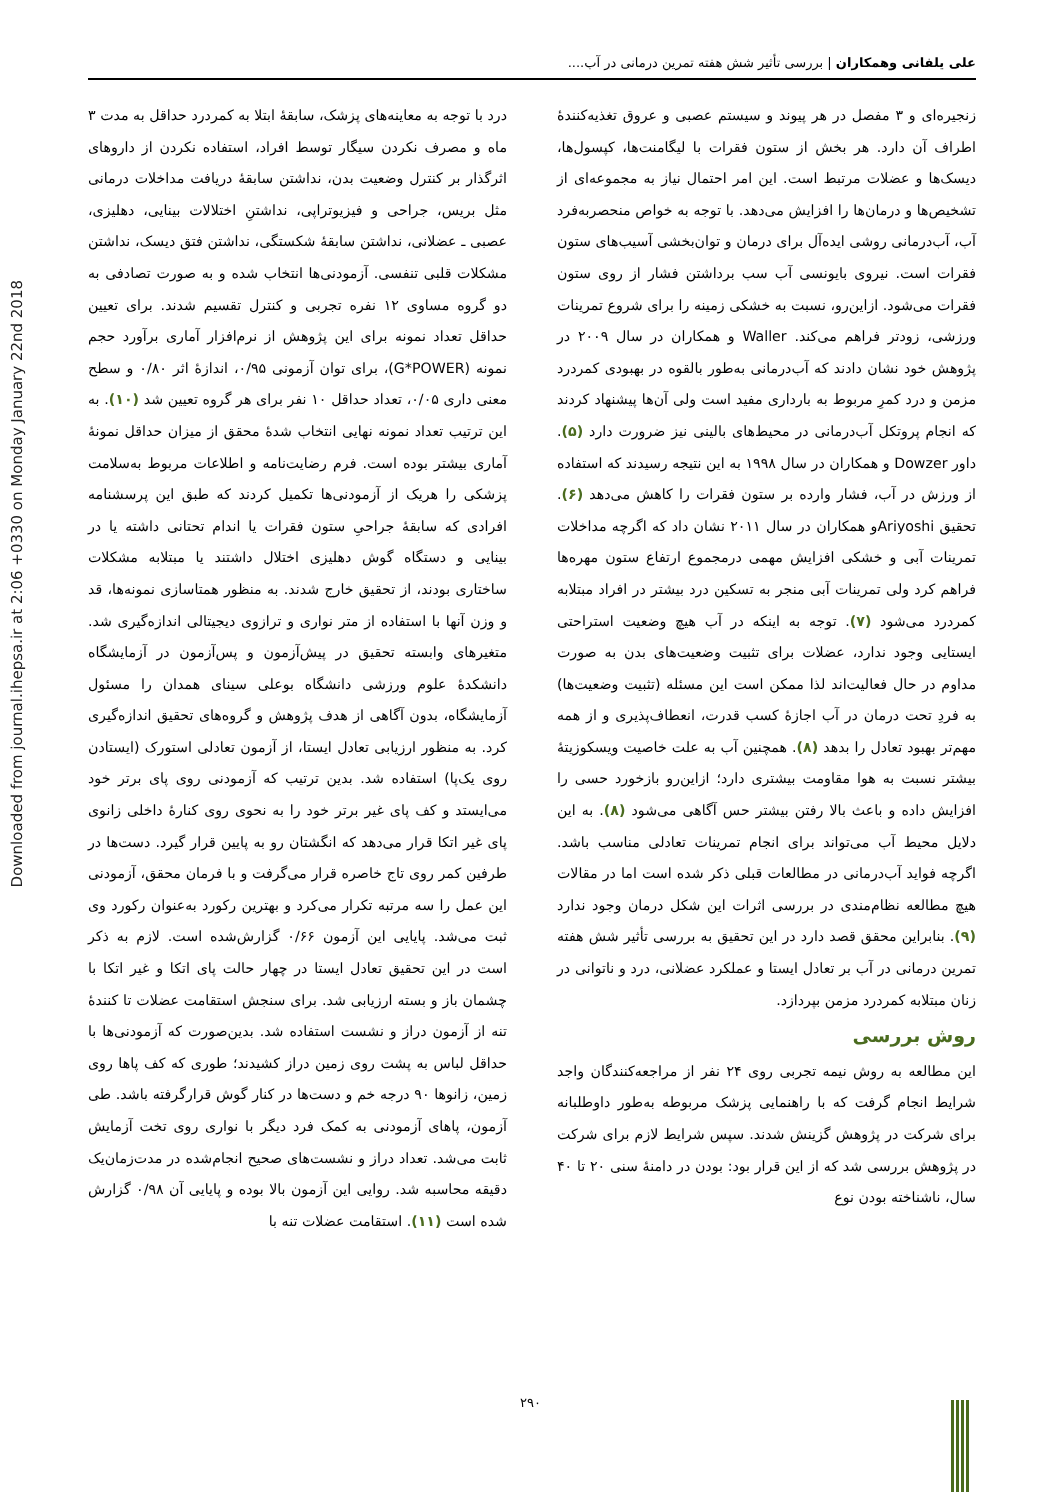Downloaded from journal.ihepsa.ir at 2:06 +0330 on Monday January 22nd 2018
علی یلفانی وهمکاران | بررسی تأثیر شش هفته تمرین درمانی در آب....
زنجیره‌ای و ۳ مفصل در هر پیوند و سیستم عصبی و عروق تغذیه‌کنندهٔ اطراف آن دارد. هر بخش از ستون فقرات با لیگامنت‌ها، کپسول‌ها، دیسک‌ها و عضلات مرتبط است. این امر احتمال نیاز به مجموعه‌ای از تشخیص‌ها و درمان‌ها را افزایش می‌دهد. با توجه به خواص منحصربه‌فرد آب، آب‌درمانی روشی ایده‌آل برای درمان و توان‌بخشی آسیب‌های ستون فقرات است. نیروی بایونسی آب سب برداشتن فشار از روی ستون فقرات می‌شود. ازاین‌رو، نسبت به خشکی زمینه را برای شروع تمرینات ورزشی، زودتر فراهم می‌کند. Waller و همکاران در سال ۲۰۰۹ در پژوهش خود نشان دادند که آب‌درمانی به‌طور بالقوه در بهبودی کمردرد مزمن و درد کمرِ مربوط به بارداری مفید است ولی آن‌ها پیشنهاد کردند که انجام پروتکل آب‌درمانی در محیط‌های بالینی نیز ضرورت دارد (۵). داور Dowzer و همکاران در سال ۱۹۹۸ به این نتیجه رسیدند که استفاده از ورزش در آب، فشار وارده بر ستون فقرات را کاهش می‌دهد (۶). تحقیق Ariyoshiو همکاران در سال ۲۰۱۱ نشان داد که اگرچه مداخلات تمرینات آبی و خشکی افزایش مهمی درمجموع ارتفاع ستون مهره‌ها فراهم کرد ولی تمرینات آبی منجر به تسکین درد بیشتر در افراد مبتلابه کمردرد می‌شود (۷). توجه به اینکه در آب هیچ وضعیت استراحتی ایستایی وجود ندارد، عضلات برای تثبیت وضعیت‌های بدن به صورت مداوم در حال فعالیت‌اند لذا ممکن است این مسئله (تثبیت وضعیت‌ها) به فردِ تحت درمان در آب اجازهٔ کسب قدرت، انعطاف‌پذیری و از همه مهم‌تر بهبود تعادل را بدهد (۸). همچنین آب به علت خاصیت ویسکوزیتهٔ بیشتر نسبت به هوا مقاومت بیشتری دارد؛ ازاین‌رو بازخورد حسی را افزایش داده و باعث بالا رفتن بیشتر حس آگاهی می‌شود (۸). به این دلایل محیط آب می‌تواند برای انجام تمرینات تعادلی مناسب باشد. اگرچه فواید آب‌درمانی در مطالعات قبلی ذکر شده است اما در مقالات هیچ مطالعه نظام‌مندی در بررسی اثرات این شکل درمان وجود ندارد (۹). بنابراین محقق قصد دارد در این تحقیق به بررسی تأثیر شش هفته تمرین درمانی در آب بر تعادل ایستا و عملکرد عضلانی، درد و ناتوانی در زنان مبتلابه کمردرد مزمن بپردازد.
روش بررسی
این مطالعه به روش نیمه تجربی روی ۲۴ نفر از مراجعه‌کنندگان واجد شرایط انجام گرفت که با راهنمایی پزشک مربوطه به‌طور داوطلبانه برای شرکت در پژوهش گزینش شدند. سپس شرایط لازم برای شرکت در پژوهش بررسی شد که از این قرار بود: بودن در دامنهٔ سنی ۲۰ تا ۴۰ سال، ناشناخته بودن نوع
درد با توجه به معاینه‌های پزشک، سابقهٔ ابتلا به کمردرد حداقل به مدت ۳ ماه و مصرف نکردن سیگار توسط افراد، استفاده نکردن از داروهای اثرگذار بر کنترل وضعیت بدن، نداشتن سابقهٔ دریافت مداخلات درمانی مثل بریس، جراحی و فیزیوتراپی، نداشتنِ اختلالات بینایی، دهلیزی، عصبی ـ عضلانی، نداشتن سابقهٔ شکستگی، نداشتن فتق دیسک، نداشتن مشکلات قلبی تنفسی. آزمودنی‌ها انتخاب شده و به صورت تصادفی به دو گروه مساوی ۱۲ نفره تجربی و کنترل تقسیم شدند. برای تعیین حداقل تعداد نمونه برای این پژوهش از نرم‌افزار آماری برآورد حجم نمونه (G*POWER)، برای توان آزمونی ۰/۹۵، اندازهٔ اثر ۰/۸۰ و سطح معنی داری ۰/۰۵، تعداد حداقل ۱۰ نفر برای هر گروه تعیین شد (۱۰). به این ترتیب تعداد نمونه نهایی انتخاب شدهٔ محقق از میزان حداقل نمونهٔ آماری بیشتر بوده است. فرم رضایت‌نامه و اطلاعات مربوط به‌سلامت پزشکی را هریک از آزمودنی‌ها تکمیل کردند که طبق این پرسشنامه افرادی که سابقهٔ جراحیِ ستون فقرات یا اندام تحتانی داشته یا در بینایی و دستگاه گوش دهلیزی اختلال داشتند یا مبتلابه مشکلات ساختاری بودند، از تحقیق خارج شدند. به منظور همتاسازی نمونه‌ها، قد و وزن آنها با استفاده از متر نواری و ترازوی دیجیتالی اندازه‌گیری شد. متغیرهای وابسته تحقیق در پیش‌آزمون و پس‌آزمون در آزمایشگاه دانشکدهٔ علوم ورزشی دانشگاه بوعلی سینای همدان را مسئول آزمایشگاه، بدون آگاهی از هدف پژوهش و گروه‌های تحقیق اندازه‌گیری کرد. به منظور ارزیابی تعادل ایستا، از آزمون تعادلی استورک (ایستادن روی یک‌پا) استفاده شد. بدین ترتیب که آزمودنی روی پای برتر خود می‌ایستد و کف پای غیر برتر خود را به نحوی روی کنارهٔ داخلی زانوی پای غیر اتکا قرار می‌دهد که انگشتان رو به پایین قرار گیرد. دست‌ها در طرفین کمر روی تاج خاصره قرار می‌گرفت و با فرمان محقق، آزمودنی این عمل را سه مرتبه تکرار می‌کرد و بهترین رکورد به‌عنوان رکورد وی ثبت می‌شد. پایایی این آزمون ۰/۶۶ گزارش‌شده است. لازم به ذکر است در این تحقیق تعادل ایستا در چهار حالت پای اتکا و غیر اتکا با چشمان باز و بسته ارزیابی شد. برای سنجش استقامت عضلات تا کنندهٔ تنه از آزمون دراز و نشست استفاده شد. بدین‌صورت که آزمودنی‌ها با حداقل لباس به پشت روی زمین دراز کشیدند؛ طوری که کف پاها روی زمین، زانوها ۹۰ درجه خم و دست‌ها در کنار گوش قرارگرفته باشد. طی آزمون، پاهای آزمودنی به کمک فرد دیگر با نواری روی تخت آزمایش ثابت می‌شد. تعداد دراز و نشست‌های صحیح انجام‌شده در مدت‌زمان‌یک دقیقه محاسبه شد. روایی این آزمون بالا بوده و پایایی آن ۰/۹۸ گزارش شده است (۱۱). استقامت عضلات تنه با
۲۹۰